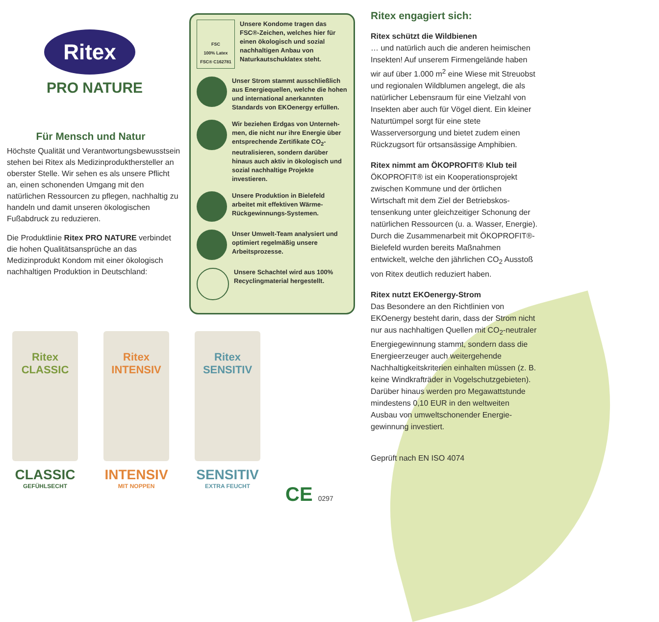Ritex
PRO NATURE
Für Mensch und Natur
Höchste Qualität und Verantwortungs­bewusstsein stehen bei Ritex als Medizin­produkthersteller an oberster Stelle. Wir sehen es als unsere Pflicht an, einen schonenden Umgang mit den natürlichen Ressourcen zu pflegen, nachhaltig zu handeln und damit unseren ökologischen Fußabdruck zu reduzieren.
Die Produktlinie Ritex PRO NATURE verbindet die hohen Qualitätsansprüche an das Medizinprodukt Kondom mit einer ökologisch nachhaltigen Produktion in Deutschland:
FSC
100% Latex
FSC® C162781
Unsere Kondome tragen das FSC®-Zeichen, welches hier für einen ökologisch und sozial nachhaltigen Anbau von Naturkautschuklatex steht.
Unser Strom stammt ausschließlich aus Energiequellen, welche die hohen und international anerkannten Standards von EKOenergy erfüllen.
Wir beziehen Erdgas von Unterneh­men, die nicht nur ihre Energie über entsprechende Zertifikate CO<sub>2</sub>-neutralisieren, sondern darüber hinaus auch aktiv in ökologisch und sozial nachhaltige Projekte investieren.
Unsere Produktion in Bielefeld arbeitet mit effektiven Wärme-Rückgewinnungs-Systemen.
Unser Umwelt-Team analysiert und optimiert regelmäßig unsere Arbeitsprozesse.
Unsere Schachtel wird aus 100% Recyclingmaterial hergestellt.
Ritex engagiert sich:
Ritex schützt die Wildbienen
… und natürlich auch die anderen heimischen Insekten! Auf unserem Firmengelände haben wir auf über 1.000 m<sup>2</sup> eine Wiese mit Streu­obst und regionalen Wildblumen angelegt, die als natürlicher Lebensraum für eine Vielzahl von Insekten aber auch für Vögel dient. Ein kleiner Naturtümpel sorgt für eine stete Wasserversorgung und bietet zudem einen Rückzugsort für ortsansässige Amphibien.
Ritex nimmt am ÖKOPROFIT® Klub teil
ÖKOPROFIT® ist ein Kooperationsprojekt zwischen Kommune und der örtlichen Wirtschaft mit dem Ziel der Betriebskos­tensenkung unter gleichzeitiger Schonung der natürlichen Ressourcen (u. a. Wasser, Energie). Durch die Zusammenarbeit mit ÖKOPROFIT®-Bielefeld wurden bereits Maßnahmen entwickelt, welche den jährlichen CO<sub>2</sub> Ausstoß von Ritex deutlich reduziert haben.
Ritex nutzt EKOenergy-Strom
Das Besondere an den Richtlinien von EKOenergy besteht darin, dass der Strom nicht nur aus nachhaltigen Quellen mit CO<sub>2</sub>-neutraler Energiegewinnung stammt, sondern dass die Energieerzeuger auch weitergehende Nachhaltigkeitskriterien einhalten müssen (z. B. keine Windkraft­räder in Vogelschutzgebieten). Darüber hinaus werden pro Megawattstunde mindestens 0,10 EUR in den weltweiten Ausbau von umweltschonender Energie­gewinnung investiert.
Geprüft nach EN ISO 4074
Ritex
CLASSIC
CLASSIC
GEFÜHLSECHT
Ritex
INTENSIV
INTENSIV
MIT NOPPEN
Ritex
SENSITIV
SENSITIV
EXTRA FEUCHT
CE 0297